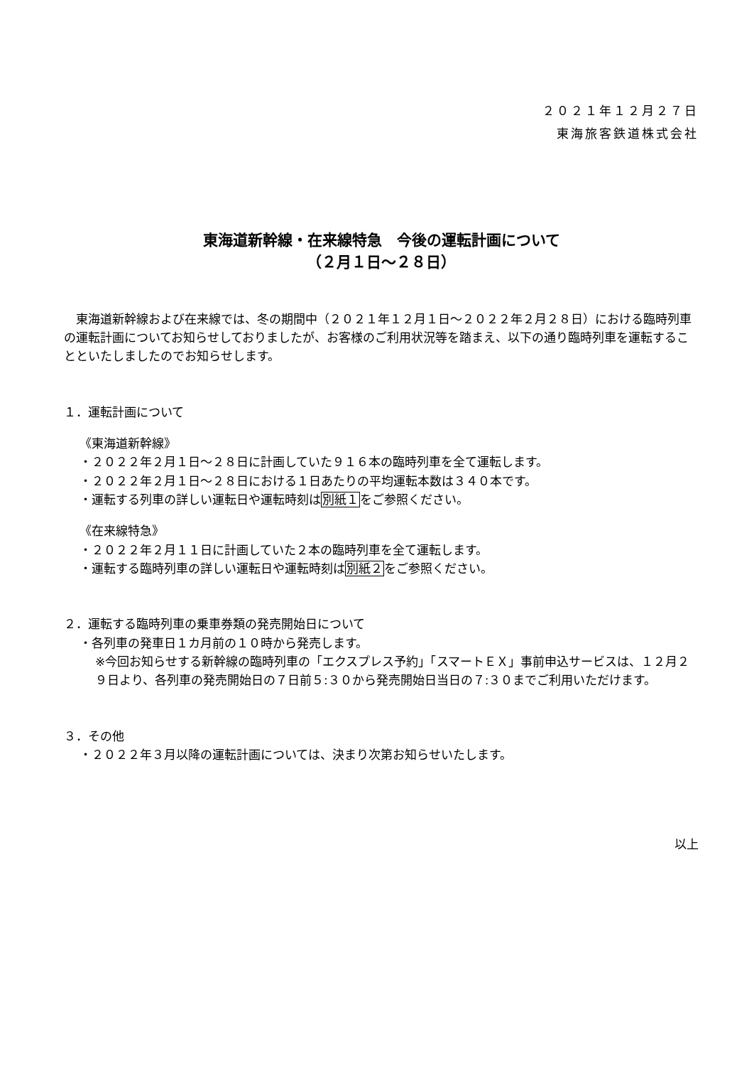２０２１年１２月２７日
東海旅客鉄道株式会社
東海道新幹線・在来線特急　今後の運転計画について
（２月１日～２８日）
　東海道新幹線および在来線では、冬の期間中（２０２１年１２月１日～２０２２年２月２８日）における臨時列車の運転計画についてお知らせしておりましたが、お客様のご利用状況等を踏まえ、以下の通り臨時列車を運転することといたしましたのでお知らせします。
１．運転計画について
《東海道新幹線》
・２０２２年２月１日～２８日に計画していた９１６本の臨時列車を全て運転します。
・２０２２年２月１日～２８日における１日あたりの平均運転本数は３４０本です。
・運転する列車の詳しい運転日や運転時刻は別紙１をご参照ください。
《在来線特急》
・２０２２年２月１１日に計画していた２本の臨時列車を全て運転します。
・運転する臨時列車の詳しい運転日や運転時刻は別紙２をご参照ください。
２．運転する臨時列車の乗車券類の発売開始日について
・各列車の発車日１カ月前の１０時から発売します。
※今回お知らせする新幹線の臨時列車の「エクスプレス予約」「スマートＥＸ」事前申込サービスは、１２月２９日より、各列車の発売開始日の７日前５:３０から発売開始日当日の７:３０までご利用いただけます。
３．その他
・２０２２年３月以降の運転計画については、決まり次第お知らせいたします。
以上